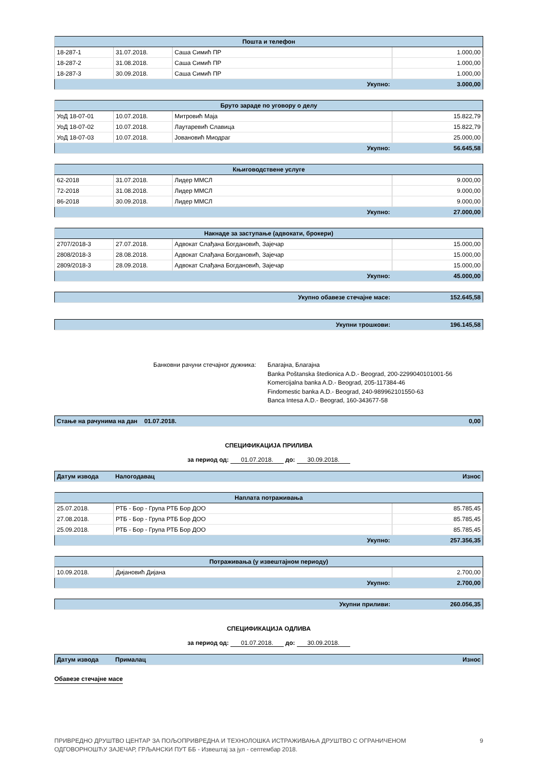| Пошта и телефон | | | |
| 18-287-1 | 31.07.2018. | Саша Симић ПР | 1.000,00 |
| 18-287-2 | 31.08.2018. | Саша Симић ПР | 1.000,00 |
| 18-287-3 | 30.09.2018. | Саша Симић ПР | 1.000,00 |
| Укупно: | | | 3.000,00 |
| Бруто зараде по уговору о делу | | | |
| УоД 18-07-01 | 10.07.2018. | Митровић Маја | 15.822,79 |
| УоД 18-07-02 | 10.07.2018. | Лаутаревић Славица | 15.822,79 |
| УоД 18-07-03 | 10.07.2018. | Јовановић Миодраг | 25.000,00 |
| Укупно: | | | 56.645,58 |
| Књиговодствене услуге | | | |
| 62-2018 | 31.07.2018. | Лидер ММСЛ | 9.000,00 |
| 72-2018 | 31.08.2018. | Лидер ММСЛ | 9.000,00 |
| 86-2018 | 30.09.2018. | Лидер ММСЛ | 9.000,00 |
| Укупно: | | | 27.000,00 |
| Накнаде за заступање (адвокати, брокери) | | | |
| 2707/2018-3 | 27.07.2018. | Адвокат Слађана Богдановић, Зајечар | 15.000,00 |
| 2808/2018-3 | 28.08.2018. | Адвокат Слађана Богдановић, Зајечар | 15.000,00 |
| 2809/2018-3 | 28.09.2018. | Адвокат Слађана Богдановић, Зајечар | 15.000,00 |
| Укупно: | | | 45.000,00 |
| Укупно обавезе стечајне масе: | 152.645,58 |
| Укупни трошкови: | 196.145,58 |
Банковни рачуни стечајног дужника:
Благајна, Благајна
Banka Poštanska štedionica A.D.- Beograd, 200-2299040101001-56
Komercijalna banka A.D.- Beograd, 205-117384-46
Findomestic banka A.D.- Beograd, 240-989962101550-63
Banca Intesa A.D.- Beograd, 160-343677-58
| Стање на рачунима на дан 01.07.2018. | 0,00 |
СПЕЦИФИКАЦИЈА ПРИЛИВА
за период од: 01.07.2018. до: 30.09.2018.
| Датум извода | Налогодавац | Износ |
| Наплата потраживања | | |
| 25.07.2018. | РТБ - Бор - Група РТБ Бор ДОО | 85.785,45 |
| 27.08.2018. | РТБ - Бор - Група РТБ Бор ДОО | 85.785,45 |
| 25.09.2018. | РТБ - Бор - Група РТБ Бор ДОО | 85.785,45 |
| Укупно: | | 257.356,35 |
| Потраживања (у извештајном периоду) | | |
| 10.09.2018. | Дијановић Дијана | 2.700,00 |
| Укупно: | | 2.700,00 |
| Укупни приливи: | 260.056,35 |
СПЕЦИФИКАЦИЈА ОДЛИВА
за период од: 01.07.2018. до: 30.09.2018.
| Датум извода | Прималац | Износ |
Обавезе стечајне масе
ПРИВРЕДНО ДРУШТВО ЦЕНТАР ЗА ПОЉОПРИВРЕДНА И ТЕХНОЛОШКА ИСТРАЖИВАЊА ДРУШТВО С ОГРАНИЧЕНОМ
ОДГОВОРНОШЋУ ЗАЈЕЧАР, ГРЉАНСКИ ПУТ ББ - Извештај за јул - септембар 2018.
9